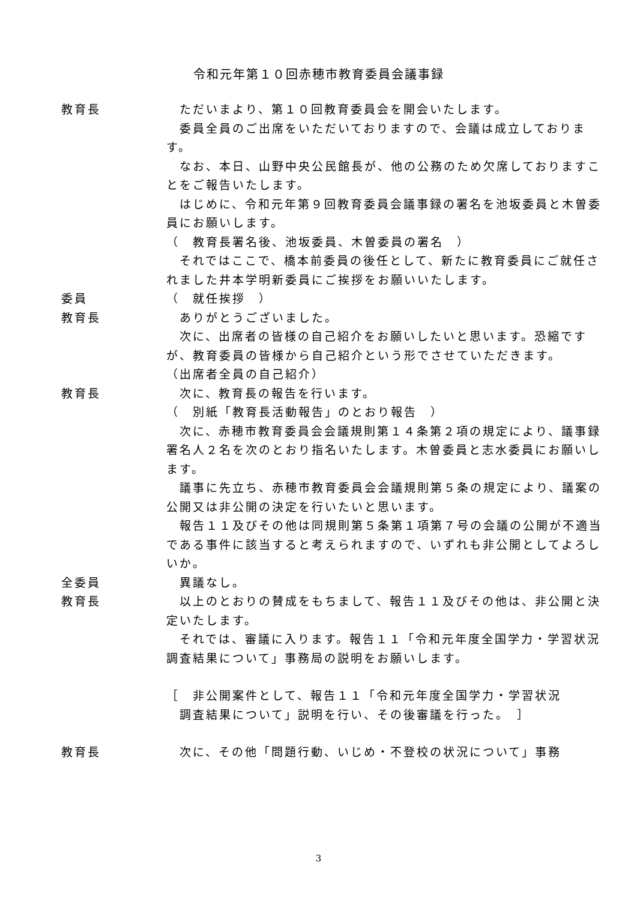令和元年第１０回赤穂市教育委員会議事録
教育長 　ただいまより、第１０回教育委員会を開会いたします。
　委員全員のご出席をいただいておりますので、会議は成立しております。
　なお、本日、山野中央公民館長が、他の公務のため欠席しておりますことをご報告いたします。
　はじめに、令和元年第９回教育委員会議事録の署名を池坂委員と木曽委員にお願いします。
（　教育長署名後、池坂委員、木曽委員の署名　）
　それではここで、橋本前委員の後任として、新たに教育委員にご就任されました井本学明新委員にご挨拶をお願いいたします。
委員 （　就任挨拶　）
教育長 　ありがとうございました。
　次に、出席者の皆様の自己紹介をお願いしたいと思います。恐縮ですが、教育委員の皆様から自己紹介という形でさせていただきます。
（出席者全員の自己紹介）
教育長 　次に、教育長の報告を行います。
（　別紙「教育長活動報告」のとおり報告　）
　次に、赤穂市教育委員会会議規則第１４条第２項の規定により、議事録署名人２名を次のとおり指名いたします。木曽委員と志水委員にお願いします。
　議事に先立ち、赤穂市教育委員会会議規則第５条の規定により、議案の公開又は非公開の決定を行いたいと思います。
　報告１１及びその他は同規則第５条第１項第７号の会議の公開が不適当である事件に該当すると考えられますので、いずれも非公開としてよろしいか。
全委員 　異議なし。
教育長 　以上のとおりの賛成をもちまして、報告１１及びその他は、非公開と決定いたします。
　それでは、審議に入ります。報告１１「令和元年度全国学力・学習状況調査結果について」事務局の説明をお願いします。
［　非公開案件として、報告１１「令和元年度全国学力・学習状況
　調査結果について」説明を行い、その後審議を行った。　］
教育長 　次に、その他「問題行動、いじめ・不登校の状況について」事務
3